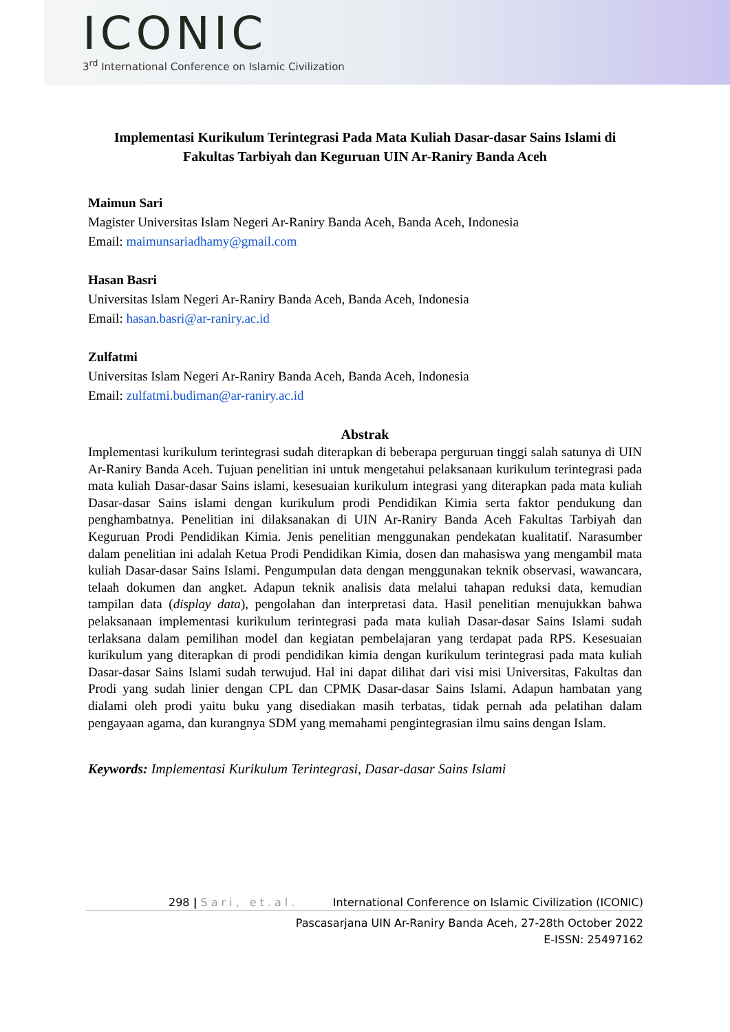ICONIC
3<sup>rd</sup> International Conference on Islamic Civilization
Implementasi Kurikulum Terintegrasi Pada Mata Kuliah Dasar-dasar Sains Islami di Fakultas Tarbiyah dan Keguruan UIN Ar-Raniry Banda Aceh
Maimun Sari
Magister Universitas Islam Negeri Ar-Raniry Banda Aceh, Banda Aceh, Indonesia
Email: maimunsariadhamy@gmail.com
Hasan Basri
Universitas Islam Negeri Ar-Raniry Banda Aceh, Banda Aceh, Indonesia
Email: hasan.basri@ar-raniry.ac.id
Zulfatmi
Universitas Islam Negeri Ar-Raniry Banda Aceh, Banda Aceh, Indonesia
Email: zulfatmi.budiman@ar-raniry.ac.id
Abstrak
Implementasi kurikulum terintegrasi sudah diterapkan di beberapa perguruan tinggi salah satunya di UIN Ar-Raniry Banda Aceh. Tujuan penelitian ini untuk mengetahui pelaksanaan kurikulum terintegrasi pada mata kuliah Dasar-dasar Sains islami, kesesuaian kurikulum integrasi yang diterapkan pada mata kuliah Dasar-dasar Sains islami dengan kurikulum prodi Pendidikan Kimia serta faktor pendukung dan penghambatnya. Penelitian ini dilaksanakan di UIN Ar-Raniry Banda Aceh Fakultas Tarbiyah dan Keguruan Prodi Pendidikan Kimia. Jenis penelitian menggunakan pendekatan kualitatif. Narasumber dalam penelitian ini adalah Ketua Prodi Pendidikan Kimia, dosen dan mahasiswa yang mengambil mata kuliah Dasar-dasar Sains Islami. Pengumpulan data dengan menggunakan teknik observasi, wawancara, telaah dokumen dan angket. Adapun teknik analisis data melalui tahapan reduksi data, kemudian tampilan data (display data), pengolahan dan interpretasi data. Hasil penelitian menujukkan bahwa pelaksanaan implementasi kurikulum terintegrasi pada mata kuliah Dasar-dasar Sains Islami sudah terlaksana dalam pemilihan model dan kegiatan pembelajaran yang terdapat pada RPS. Kesesuaian kurikulum yang diterapkan di prodi pendidikan kimia dengan kurikulum terintegrasi pada mata kuliah Dasar-dasar Sains Islami sudah terwujud. Hal ini dapat dilihat dari visi misi Universitas, Fakultas dan Prodi yang sudah linier dengan CPL dan CPMK Dasar-dasar Sains Islami. Adapun hambatan yang dialami oleh prodi yaitu buku yang disediakan masih terbatas, tidak pernah ada pelatihan dalam pengayaan agama, dan kurangnya SDM yang memahami pengintegrasian ilmu sains dengan Islam.
Keywords: Implementasi Kurikulum Terintegrasi, Dasar-dasar Sains Islami
298 | Sari, et.al. International Conference on Islamic Civilization (ICONIC)
Pascasarjana UIN Ar-Raniry Banda Aceh, 27-28th October 2022
E-ISSN: 25497162